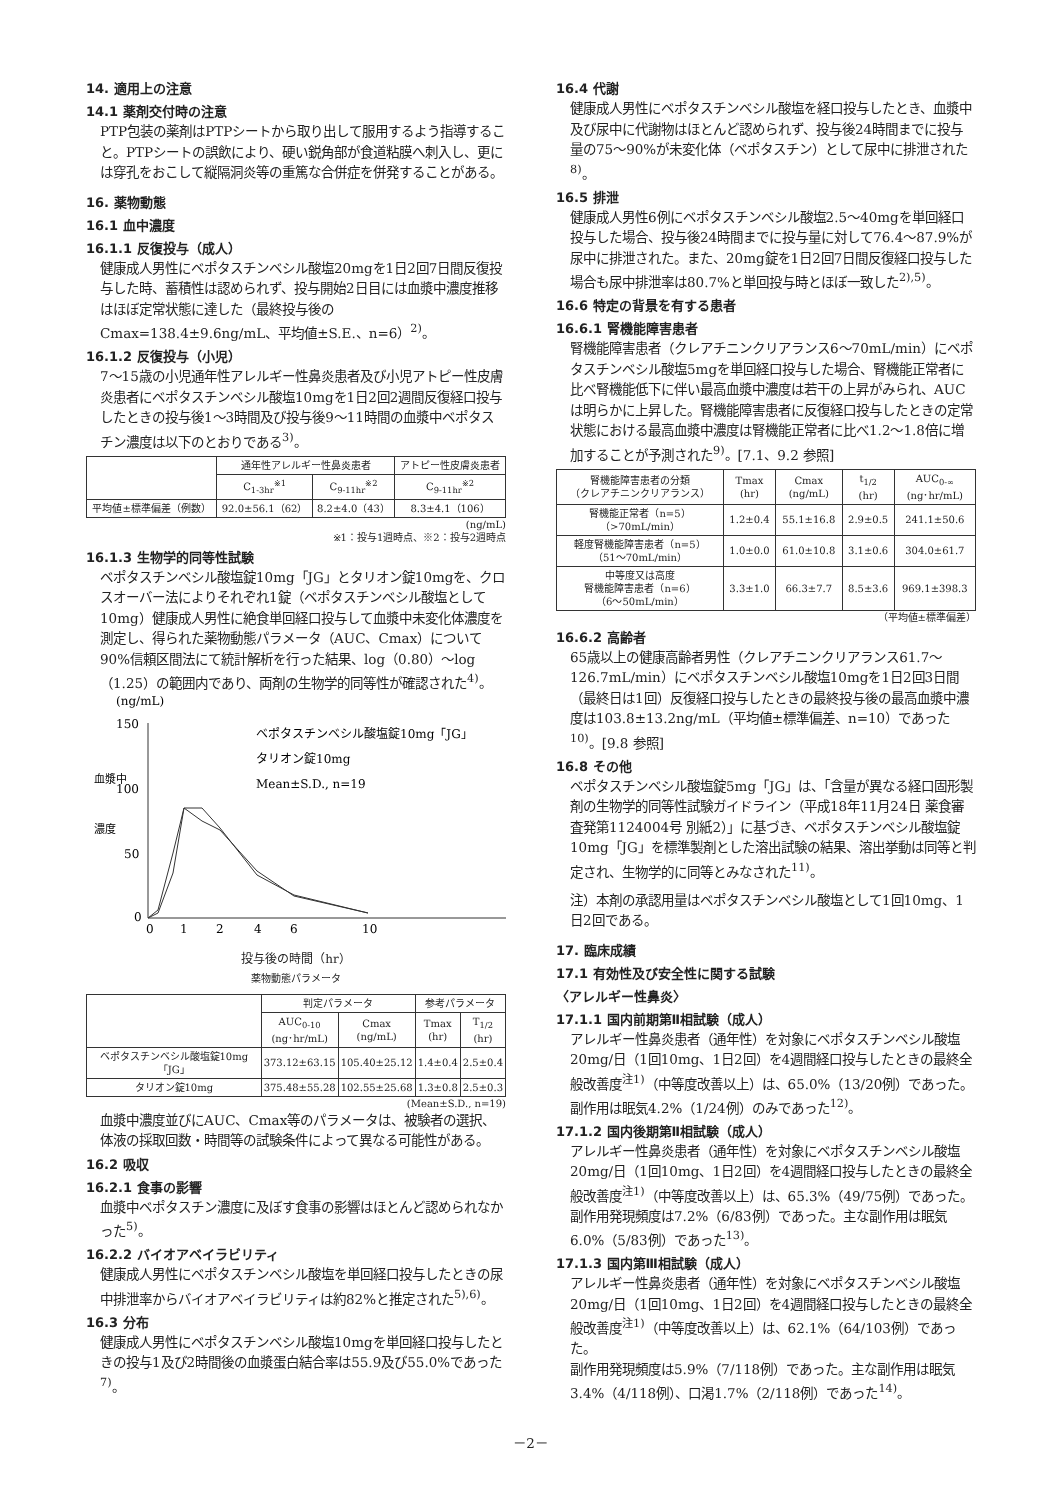14. 適用上の注意
14.1 薬剤交付時の注意
PTP包装の薬剤はPTPシートから取り出して服用するよう指導すること。PTPシートの誤飲により、硬い鋭角部が食道粘膜へ刺入し、更には穿孔をおこして縦隔洞炎等の重篤な合併症を併発することがある。
16. 薬物動態
16.1 血中濃度
16.1.1 反復投与（成人）
健康成人男性にベポタスチンベシル酸塩20mgを1日2回7日間反復投与した時、蓄積性は認められず、投与開始2日目には血漿中濃度推移はほぼ定常状態に達した（最終投与後のCmax=138.4±9.6ng/mL、平均値±S.E.、n=6）<sup>2)</sup>。
16.1.2 反復投与（小児）
7～15歳の小児通年性アレルギー性鼻炎患者及び小児アトピー性皮膚炎患者にベポタスチンベシル酸塩10mgを1日2回2週間反復経口投与したときの投与後1～3時間及び投与後9～11時間の血漿中ベポタスチン濃度は以下のとおりである<sup>3)</sup>。
| | 通年性アレルギー性鼻炎患者 | | アトピー性皮膚炎患者 |
| --- | --- | --- | --- |
| | C<sub>1-3hr</sub><sup>※1</sup> | C<sub>9-11hr</sub><sup>※2</sup> | C<sub>9-11hr</sub><sup>※2</sup> |
| 平均値±標準偏差（例数） | 92.0±56.1（62） | 8.2±4.0（43） | 8.3±4.1（106） |
(ng/mL)
※1：投与1週時点、※2：投与2週時点
16.1.3 生物学的同等性試験
ベポタスチンベシル酸塩錠10mg「JG」とタリオン錠10mgを、クロスオーバー法によりそれぞれ1錠（ベポタスチンベシル酸塩として10mg）健康成人男性に絶食単回経口投与して血漿中未変化体濃度を測定し、得られた薬物動態パラメータ（AUC、Cmax）について90%信頼区間法にて統計解析を行った結果、log（0.80）～log（1.25）の範囲内であり、両剤の生物学的同等性が確認された<sup>4)</sup>。
(ng/mL)
150
100
50
0
血漿中
濃度
0
1
2
4
6
10
ベポタスチンベシル酸塩錠10mg「JG」
タリオン錠10mg
Mean±S.D., n=19
投与後の時間（hr）
薬物動態パラメータ
| | 判定パラメータ | | 参考パラメータ | |
| --- | --- | --- | --- | --- |
| | AUC<sub>0-10</sub> (ng･hr/mL) | Cmax (ng/mL) | Tmax (hr) | T<sub>1/2</sub> (hr) |
| ベポタスチンベシル酸塩錠10mg「JG」 | 373.12±63.15 | 105.40±25.12 | 1.4±0.4 | 2.5±0.4 |
| タリオン錠10mg | 375.48±55.28 | 102.55±25.68 | 1.3±0.8 | 2.5±0.3 |
(Mean±S.D., n=19)
血漿中濃度並びにAUC、Cmax等のパラメータは、被験者の選択、体液の採取回数・時間等の試験条件によって異なる可能性がある。
16.2 吸収
16.2.1 食事の影響
血漿中ベポタスチン濃度に及ぼす食事の影響はほとんど認められなかった<sup>5)</sup>。
16.2.2 バイオアベイラビリティ
健康成人男性にベポタスチンベシル酸塩を単回経口投与したときの尿中排泄率からバイオアベイラビリティは約82%と推定された<sup>5),6)</sup>。
16.3 分布
健康成人男性にベポタスチンベシル酸塩10mgを単回経口投与したときの投与1及び2時間後の血漿蛋白結合率は55.9及び55.0%であった<sup>7)</sup>。
16.4 代謝
健康成人男性にベポタスチンベシル酸塩を経口投与したとき、血漿中及び尿中に代謝物はほとんど認められず、投与後24時間までに投与量の75～90%が未変化体（ベポタスチン）として尿中に排泄された<sup>8)</sup>。
16.5 排泄
健康成人男性6例にベポタスチンベシル酸塩2.5～40mgを単回経口投与した場合、投与後24時間までに投与量に対して76.4～87.9%が尿中に排泄された。また、20mg錠を1日2回7日間反復経口投与した場合も尿中排泄率は80.7%と単回投与時とほぼ一致した<sup>2),5)</sup>。
16.6 特定の背景を有する患者
16.6.1 腎機能障害患者
腎機能障害患者（クレアチニンクリアランス6～70mL/min）にベポタスチンベシル酸塩5mgを単回経口投与した場合、腎機能正常者に比べ腎機能低下に伴い最高血漿中濃度は若干の上昇がみられ、AUCは明らかに上昇した。腎機能障害患者に反復経口投与したときの定常状態における最高血漿中濃度は腎機能正常者に比べ1.2～1.8倍に増加することが予測された<sup>9)</sup>。[7.1、9.2 参照]
| 腎機能障害患者の分類 （クレアチニンクリアランス） | Tmax (hr) | Cmax (ng/mL) | t<sub>1/2</sub> (hr) | AUC<sub>0-∞</sub> (ng･hr/mL) |
| --- | --- | --- | --- | --- |
| 腎機能正常者（n=5） （>70mL/min） | 1.2±0.4 | 55.1±16.8 | 2.9±0.5 | 241.1±50.6 |
| 軽度腎機能障害患者（n=5） （51～70mL/min） | 1.0±0.0 | 61.0±10.8 | 3.1±0.6 | 304.0±61.7 |
| 中等度又は高度 腎機能障害患者（n=6） （6～50mL/min） | 3.3±1.0 | 66.3±7.7 | 8.5±3.6 | 969.1±398.3 |
（平均値±標準偏差）
16.6.2 高齢者
65歳以上の健康高齢者男性（クレアチニンクリアランス61.7～126.7mL/min）にベポタスチンベシル酸塩10mgを1日2回3日間（最終日は1回）反復経口投与したときの最終投与後の最高血漿中濃度は103.8±13.2ng/mL（平均値±標準偏差、n=10）であった<sup>10)</sup>。[9.8 参照]
16.8 その他
ベポタスチンベシル酸塩錠5mg「JG」は、「含量が異なる経口固形製剤の生物学的同等性試験ガイドライン（平成18年11月24日 薬食審査発第1124004号 別紙2）」に基づき、ベポタスチンベシル酸塩錠10mg「JG」を標準製剤とした溶出試験の結果、溶出挙動は同等と判定され、生物学的に同等とみなされた<sup>11)</sup>。
注）本剤の承認用量はベポタスチンベシル酸塩として1回10mg、1日2回である。
17. 臨床成績
17.1 有効性及び安全性に関する試験
〈アレルギー性鼻炎〉
17.1.1 国内前期第Ⅱ相試験（成人）
アレルギー性鼻炎患者（通年性）を対象にベポタスチンベシル酸塩20mg/日（1回10mg、1日2回）を4週間経口投与したときの最終全般改善度<sup>注1)</sup>（中等度改善以上）は、65.0%（13/20例）であった。
副作用は眠気4.2%（1/24例）のみであった<sup>12)</sup>。
17.1.2 国内後期第Ⅱ相試験（成人）
アレルギー性鼻炎患者（通年性）を対象にベポタスチンベシル酸塩20mg/日（1回10mg、1日2回）を4週間経口投与したときの最終全般改善度<sup>注1)</sup>（中等度改善以上）は、65.3%（49/75例）であった。
副作用発現頻度は7.2%（6/83例）であった。主な副作用は眠気6.0%（5/83例）であった<sup>13)</sup>。
17.1.3 国内第Ⅲ相試験（成人）
アレルギー性鼻炎患者（通年性）を対象にベポタスチンベシル酸塩20mg/日（1回10mg、1日2回）を4週間経口投与したときの最終全般改善度<sup>注1)</sup>（中等度改善以上）は、62.1%（64/103例）であった。
副作用発現頻度は5.9%（7/118例）であった。主な副作用は眠気3.4%（4/118例）、口渇1.7%（2/118例）であった<sup>14)</sup>。
－2－